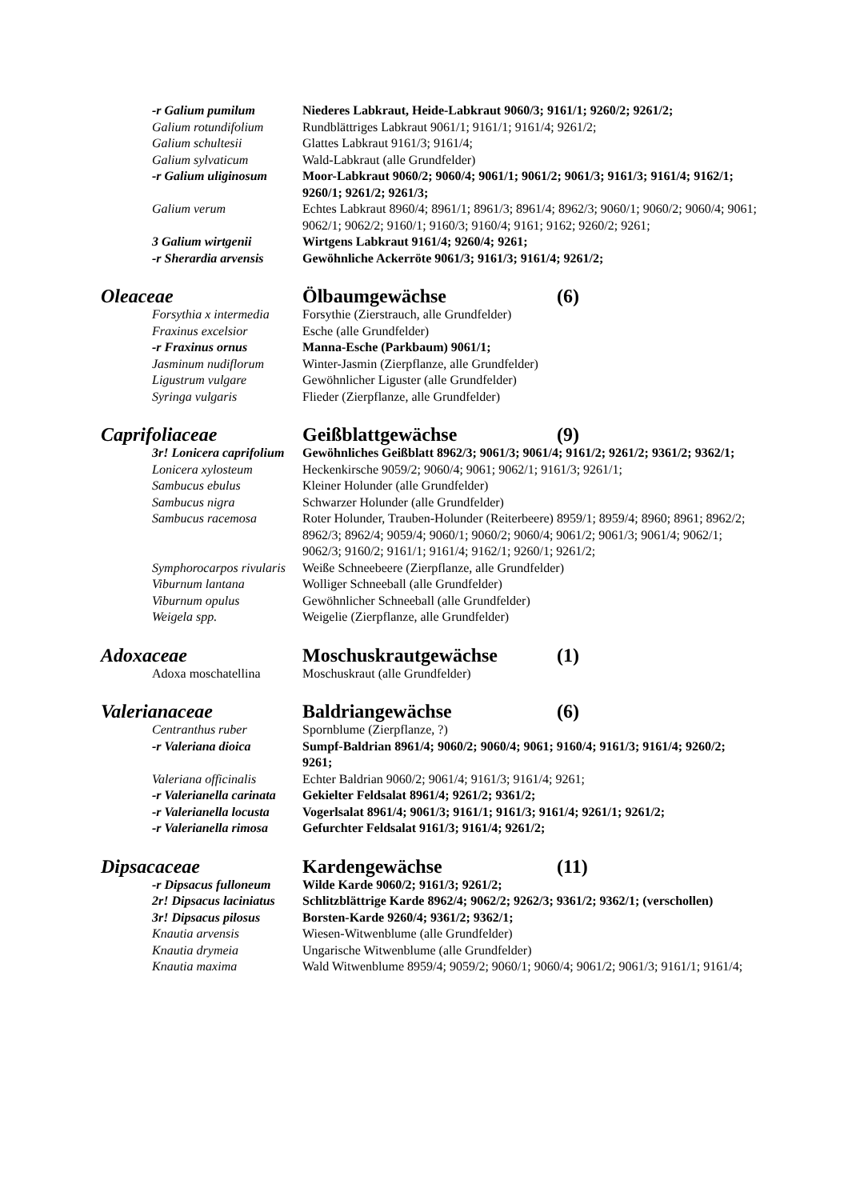-r Galium pumilum Niederes Labkraut, Heide-Labkraut 9060/3; 9161/1; 9260/2; 9261/2;
Galium rotundifolium Rundblättriges Labkraut 9061/1; 9161/1; 9161/4; 9261/2;
Galium schultesii Glattes Labkraut 9161/3; 9161/4;
Galium sylvaticum Wald-Labkraut (alle Grundfelder)
-r Galium uliginosum Moor-Labkraut 9060/2; 9060/4; 9061/1; 9061/2; 9061/3; 9161/3; 9161/4; 9162/1; 9260/1; 9261/2; 9261/3;
Galium verum Echtes Labkraut 8960/4; 8961/1; 8961/3; 8961/4; 8962/3; 9060/1; 9060/2; 9060/4; 9061; 9062/1; 9062/2; 9160/1; 9160/3; 9160/4; 9161; 9162; 9260/2; 9261;
3 Galium wirtgenii Wirtgens Labkraut 9161/4; 9260/4; 9261;
-r Sherardia arvensis Gewöhnliche Ackerröte 9061/3; 9161/3; 9161/4; 9261/2;
Oleaceae Ölbaumgewächse (6)
Forsythia x intermedia Forsythie (Zierstrauch, alle Grundfelder)
Fraxinus excelsior Esche (alle Grundfelder)
-r Fraxinus ornus Manna-Esche (Parkbaum) 9061/1;
Jasminum nudiflorum Winter-Jasmin (Zierpflanze, alle Grundfelder)
Ligustrum vulgare Gewöhnlicher Liguster (alle Grundfelder)
Syringa vulgaris Flieder (Zierpflanze, alle Grundfelder)
Caprifoliaceae Geißblattgewächse (9)
3r! Lonicera caprifolium Gewöhnliches Geißblatt 8962/3; 9061/3; 9061/4; 9161/2; 9261/2; 9361/2; 9362/1;
Lonicera xylosteum Heckenkirsche 9059/2; 9060/4; 9061; 9062/1; 9161/3; 9261/1;
Sambucus ebulus Kleiner Holunder (alle Grundfelder)
Sambucus nigra Schwarzer Holunder (alle Grundfelder)
Sambucus racemosa Roter Holunder, Trauben-Holunder (Reiterbeere) 8959/1; 8959/4; 8960; 8961; 8962/2; 8962/3; 8962/4; 9059/4; 9060/1; 9060/2; 9060/4; 9061/2; 9061/3; 9061/4; 9062/1; 9062/3; 9160/2; 9161/1; 9161/4; 9162/1; 9260/1; 9261/2;
Symphorocarpos rivularis Weiße Schneebeere (Zierpflanze, alle Grundfelder)
Viburnum lantana Wolliger Schneeball (alle Grundfelder)
Viburnum opulus Gewöhnlicher Schneeball (alle Grundfelder)
Weigela spp. Weigelie (Zierpflanze, alle Grundfelder)
Adoxaceae Moschuskrautgewächse (1)
Adoxa moschatellina Moschuskraut (alle Grundfelder)
Valerianaceae Baldriangewächse (6)
Centranthus ruber Spornblume (Zierpflanze, ?)
-r Valeriana dioica Sumpf-Baldrian 8961/4; 9060/2; 9060/4; 9061; 9160/4; 9161/3; 9161/4; 9260/2; 9261;
Valeriana officinalis Echter Baldrian 9060/2; 9061/4; 9161/3; 9161/4; 9261;
-r Valerianella carinata Gekielter Feldsalat 8961/4; 9261/2; 9361/2;
-r Valerianella locusta Vogerlsalat 8961/4; 9061/3; 9161/1; 9161/3; 9161/4; 9261/1; 9261/2;
-r Valerianella rimosa Gefurchter Feldsalat 9161/3; 9161/4; 9261/2;
Dipsacaceae Kardengewächse (11)
-r Dipsacus fulloneum Wilde Karde 9060/2; 9161/3; 9261/2;
2r! Dipsacus laciniatus Schlitzblättrige Karde 8962/4; 9062/2; 9262/3; 9361/2; 9362/1; (verschollen)
3r! Dipsacus pilosus Borsten-Karde 9260/4; 9361/2; 9362/1;
Knautia arvensis Wiesen-Witwenblume (alle Grundfelder)
Knautia drymeia Ungarische Witwenblume (alle Grundfelder)
Knautia maxima Wald Witwenblume 8959/4; 9059/2; 9060/1; 9060/4; 9061/2; 9061/3; 9161/1; 9161/4;